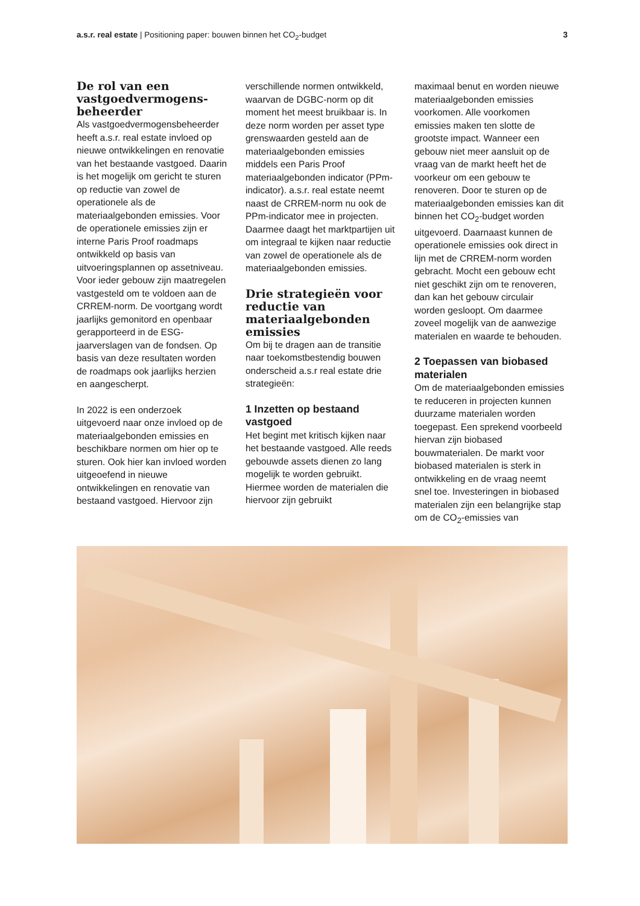a.s.r. real estate | Positioning paper: bouwen binnen het CO<sub>2</sub>-budget
3
De rol van een vastgoedvermogens-beheerder
Als vastgoedvermogensbeheerder heeft a.s.r. real estate invloed op nieuwe ontwikkelingen en renovatie van het bestaande vastgoed. Daarin is het mogelijk om gericht te sturen op reductie van zowel de operationele als de materiaalgebonden emissies. Voor de operationele emissies zijn er interne Paris Proof roadmaps ontwikkeld op basis van uitvoeringsplannen op assetniveau. Voor ieder gebouw zijn maatregelen vastgesteld om te voldoen aan de CRREM-norm. De voortgang wordt jaarlijks gemonitord en openbaar gerapporteerd in de ESG-jaarverslagen van de fondsen. Op basis van deze resultaten worden de roadmaps ook jaarlijks herzien en aangescherpt.
In 2022 is een onderzoek uitgevoerd naar onze invloed op de materiaalgebonden emissies en beschikbare normen om hier op te sturen. Ook hier kan invloed worden uitgeoefend in nieuwe ontwikkelingen en renovatie van bestaand vastgoed. Hiervoor zijn
verschillende normen ontwikkeld, waarvan de DGBC-norm op dit moment het meest bruikbaar is. In deze norm worden per asset type grenswaarden gesteld aan de materiaalgebonden emissies middels een Paris Proof materiaalgebonden indicator (PPm-indicator). a.s.r. real estate neemt naast de CRREM-norm nu ook de PPm-indicator mee in projecten. Daarmee daagt het marktpartijen uit om integraal te kijken naar reductie van zowel de operationele als de materiaalgebonden emissies.
Drie strategieën voor reductie van materiaalgebonden emissies
Om bij te dragen aan de transitie naar toekomstbestendig bouwen onderscheid a.s.r real estate drie strategieën:
1 Inzetten op bestaand vastgoed
Het begint met kritisch kijken naar het bestaande vastgoed. Alle reeds gebouwde assets dienen zo lang mogelijk te worden gebruikt. Hiermee worden de materialen die hiervoor zijn gebruikt
maximaal benut en worden nieuwe materiaalgebonden emissies voorkomen. Alle voorkomen emissies maken ten slotte de grootste impact. Wanneer een gebouw niet meer aansluit op de vraag van de markt heeft het de voorkeur om een gebouw te renoveren. Door te sturen op de materiaalgebonden emissies kan dit binnen het CO<sub>2</sub>-budget worden uitgevoerd. Daarnaast kunnen de operationele emissies ook direct in lijn met de CRREM-norm worden gebracht. Mocht een gebouw echt niet geschikt zijn om te renoveren, dan kan het gebouw circulair worden gesloopt. Om daarmee zoveel mogelijk van de aanwezige materialen en waarde te behouden.
2 Toepassen van biobased materialen
Om de materiaalgebonden emissies te reduceren in projecten kunnen duurzame materialen worden toegepast. Een sprekend voorbeeld hiervan zijn biobased bouwmaterialen. De markt voor biobased materialen is sterk in ontwikkeling en de vraag neemt snel toe. Investeringen in biobased materialen zijn een belangrijke stap om de CO<sub>2</sub>-emissies van